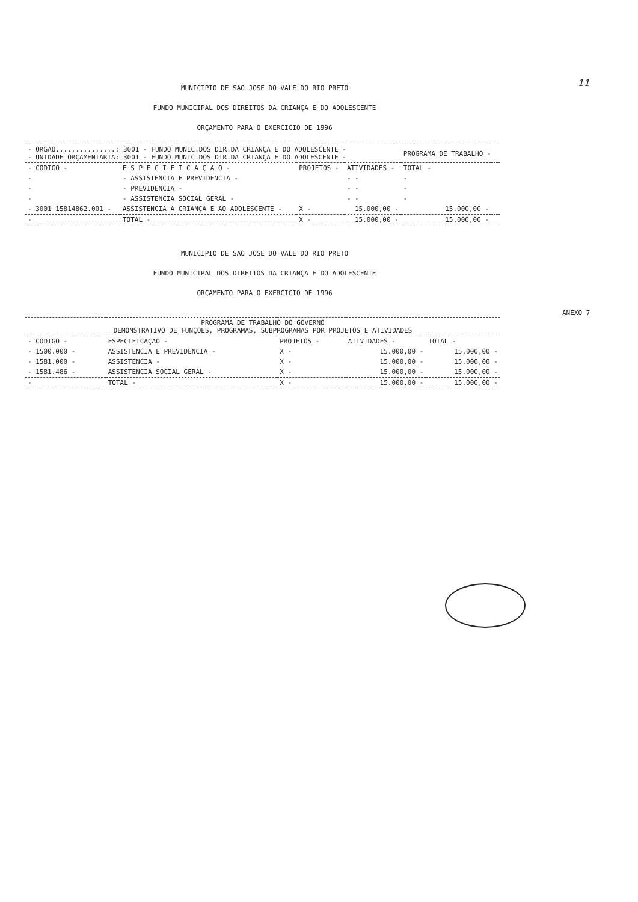11
MUNICIPIO DE SAO JOSE DO VALE DO RIO PRETO
FUNDO MUNICIPAL DOS DIREITOS DA CRIANÇA E DO ADOLESCENTE
ORÇAMENTO PARA O EXERCICIO DE 1996
| - ORGAO...............: 3001 - FUNDO MUNIC.DOS DIR.DA CRIANÇA E DO ADOLESCENTE - - UNIDADE ORÇAMENTARIA: 3001 - FUNDO MUNIC.DOS DIR.DA CRIANÇA E DO ADOLESCENTE - | | | | PROGRAMA DE TRABALHO - | |
| - CODIGO - | E S P E C I F I C A Ç A O - | PROJETOS - | ATIVIDADES - | TOTAL - | |
| - | - ASSISTENCIA E PREVIDENCIA - | | - - | - | |
| - | - PREVIDENCIA - | | - - | - | |
| - | - ASSISTENCIA SOCIAL GERAL - | | - - | - | |
| - 3001 15814862.001 - | ASSISTENCIA A CRIANÇA E AO ADOLESCENTE - | X - | 15.000,00 - | 15.000,00 - | |
| - | TOTAL - | X - | 15.000,00 - | 15.000,00 - | |
MUNICIPIO DE SAO JOSE DO VALE DO RIO PRETO
FUNDO MUNICIPAL DOS DIREITOS DA CRIANÇA E DO ADOLESCENTE
ORÇAMENTO PARA O EXERCICIO DE 1996
ANEXO 7
| PROGRAMA DE TRABALHO DO GOVERNO DEMONSTRATIVO DE FUNÇOES, PROGRAMAS, SUBPROGRAMAS POR PROJETOS E ATIVIDADES | | | | |
| - CODIGO - | ESPECIFICAÇAO - | PROJETOS - | ATIVIDADES - | TOTAL - |
| - 1500.000 - | ASSISTENCIA E PREVIDENCIA - | X - | 15.000,00 - | 15.000,00 - |
| - 1581.000 - | ASSISTENCIA - | X - | 15.000,00 - | 15.000,00 - |
| - 1581.486 - | ASSISTENCIA SOCIAL GERAL - | X - | 15.000,00 - | 15.000,00 - |
| - | TOTAL - | X - | 15.000,00 - | 15.000,00 - |